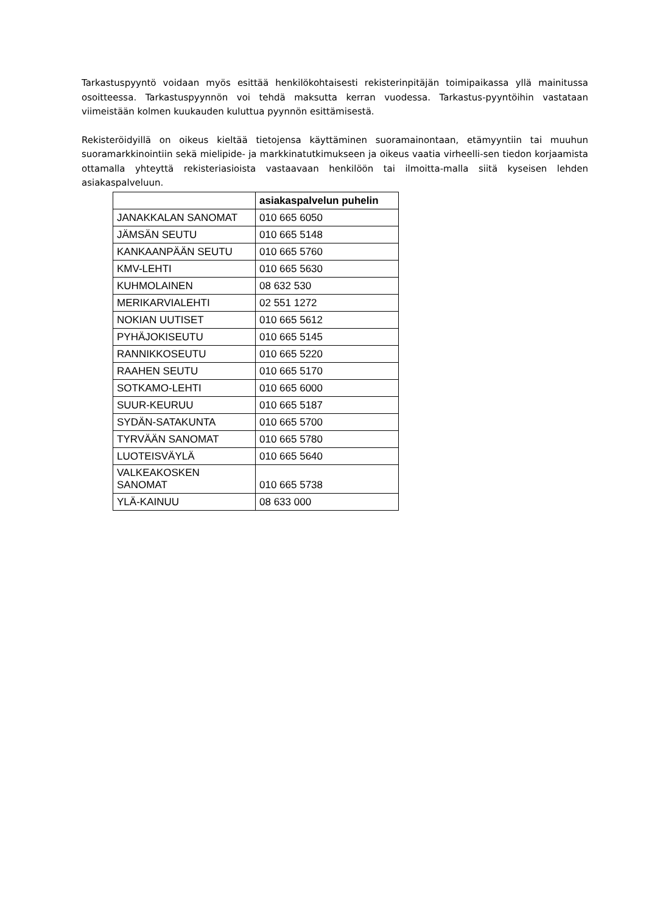Tarkastuspyyntö voidaan myös esittää henkilökohtaisesti rekisterinpitäjän toimipaikassa yllä mainitussa osoitteessa. Tarkastuspyynnön voi tehdä maksutta kerran vuodessa. Tarkastus-pyyntöihin vastataan viimeistään kolmen kuukauden kuluttua pyynnön esittämisestä.
Rekisteröidyillä on oikeus kieltää tietojensa käyttäminen suoramainontaan, etämyyntiin tai muuhun suoramarkkinointiin sekä mielipide- ja markkinatutkimukseen ja oikeus vaatia virheelli-sen tiedon korjaamista ottamalla yhteyttä rekisteriasioista vastaavaan henkilöön tai ilmoitta-malla siitä kyseisen lehden asiakaspalveluun.
| | asiakaspalvelun puhelin |
| --- | --- |
| JANAKKALAN SANOMAT | 010 665 6050 |
| JÄMSÄN SEUTU | 010 665 5148 |
| KANKAANPÄÄN SEUTU | 010 665 5760 |
| KMV-LEHTI | 010 665 5630 |
| KUHMOLAINEN | 08 632 530 |
| MERIKARVIALEHTI | 02 551 1272 |
| NOKIAN UUTISET | 010 665 5612 |
| PYHÄJOKISEUTU | 010 665 5145 |
| RANNIKKOSEUTU | 010 665 5220 |
| RAAHEN SEUTU | 010 665 5170 |
| SOTKAMO-LEHTI | 010 665 6000 |
| SUUR-KEURUU | 010 665 5187 |
| SYDÄN-SATAKUNTA | 010 665 5700 |
| TYRVÄÄN SANOMAT | 010 665 5780 |
| LUOTEISVÄYLÄ | 010 665 5640 |
| VALKEAKOSKEN SANOMAT | 010 665 5738 |
| YLÄ-KAINUU | 08 633 000 |